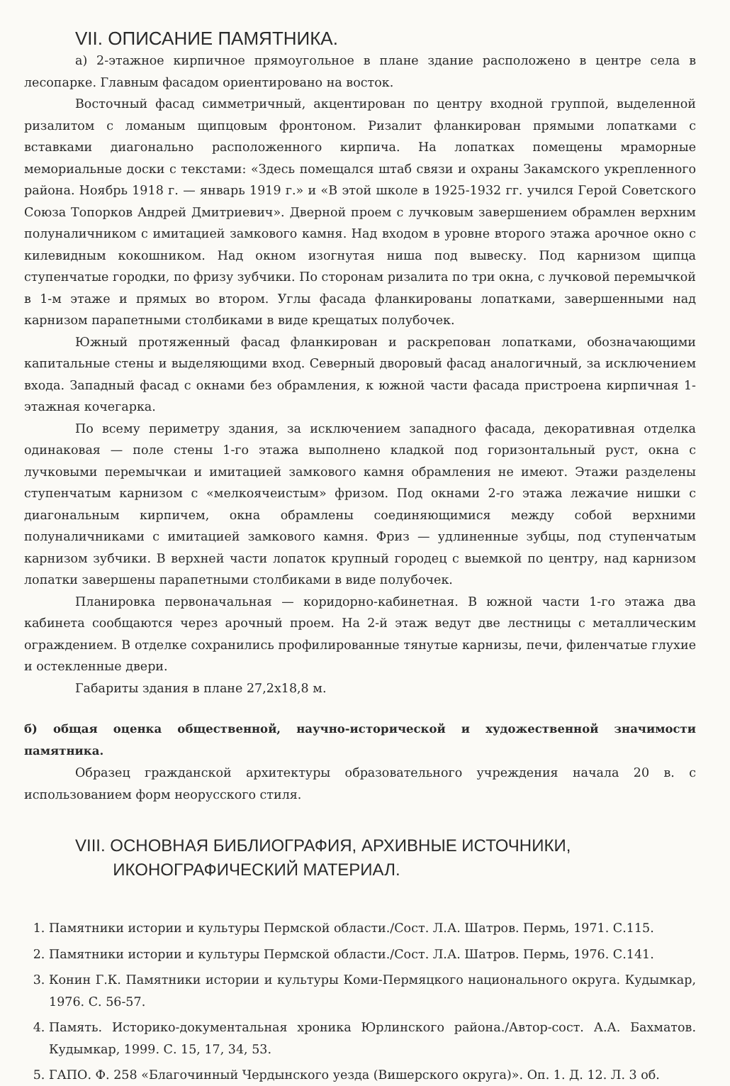VII. ОПИСАНИЕ ПАМЯТНИКА.
а) 2-этажное кирпичное прямоугольное в плане здание расположено в центре села в лесопарке. Главным фасадом ориентировано на восток.
Восточный фасад симметричный, акцентирован по центру входной группой, выделенной ризалитом с ломаным щипцовым фронтоном. Ризалит фланкирован прямыми лопатками с вставками диагонально расположенного кирпича. На лопатках помещены мраморные мемориальные доски с текстами: «Здесь помещался штаб связи и охраны Закамского укрепленного района. Ноябрь 1918 г. — январь 1919 г.» и «В этой школе в 1925-1932 гг. учился Герой Советского Союза Топорков Андрей Дмитриевич». Дверной проем с лучковым завершением обрамлен верхним полуналичником с имитацией замкового камня. Над входом в уровне второго этажа арочное окно с килевидным кокошником. Над окном изогнутая ниша под вывеску. Под карнизом щипца ступенчатые городки, по фризу зубчики. По сторонам ризалита по три окна, с лучковой перемычкой в 1-м этаже и прямых во втором. Углы фасада фланкированы лопатками, завершенными над карнизом парапетными столбиками в виде крещатых полубочек.
Южный протяженный фасад фланкирован и раскрепован лопатками, обозначающими капитальные стены и выделяющими вход. Северный дворовый фасад аналогичный, за исключением входа. Западный фасад с окнами без обрамления, к южной части фасада пристроена кирпичная 1-этажная кочегарка.
По всему периметру здания, за исключением западного фасада, декоративная отделка одинаковая — поле стены 1-го этажа выполнено кладкой под горизонтальный руст, окна с лучковыми перемычкаи и имитацией замкового камня обрамления не имеют. Этажи разделены ступенчатым карнизом с «мелкоячеистым» фризом. Под окнами 2-го этажа лежачие нишки с диагональным кирпичем, окна обрамлены соединяющимися между собой верхними полуналичниками с имитацией замкового камня. Фриз — удлиненные зубцы, под ступенчатым карнизом зубчики. В верхней части лопаток крупный городец с выемкой по центру, над карнизом лопатки завершены парапетными столбиками в виде полубочек.
Планировка первоначальная — коридорно-кабинетная. В южной части 1-го этажа два кабинета сообщаются через арочный проем. На 2-й этаж ведут две лестницы с металлическим ограждением. В отделке сохранились профилированные тянутые карнизы, печи, филенчатые глухие и остекленные двери.
Габариты здания в плане 27,2х18,8 м.
б) общая оценка общественной, научно-исторической и художественной значимости памятника.
Образец гражданской архитектуры образовательного учреждения начала 20 в. с использованием форм неорусского стиля.
VIII. ОСНОВНАЯ БИБЛИОГРАФИЯ, АРХИВНЫЕ ИСТОЧНИКИ,
ИКОНОГРАФИЧЕСКИЙ МАТЕРИАЛ.
1. Памятники истории и культуры Пермской области./Сост. Л.А. Шатров. Пермь, 1971. С.115.
2. Памятники истории и культуры Пермской области./Сост. Л.А. Шатров. Пермь, 1976. С.141.
3. Конин Г.К. Памятники истории и культуры Коми-Пермяцкого национального округа. Кудымкар, 1976. С. 56-57.
4. Память. Историко-документальная хроника Юрлинского района./Автор-сост. А.А. Бахматов. Кудымкар, 1999. С. 15, 17, 34, 53.
5. ГАПО. Ф. 258 «Благочинный Чердынского уезда (Вишерского округа)». Оп. 1. Д. 12. Л. 3 об.